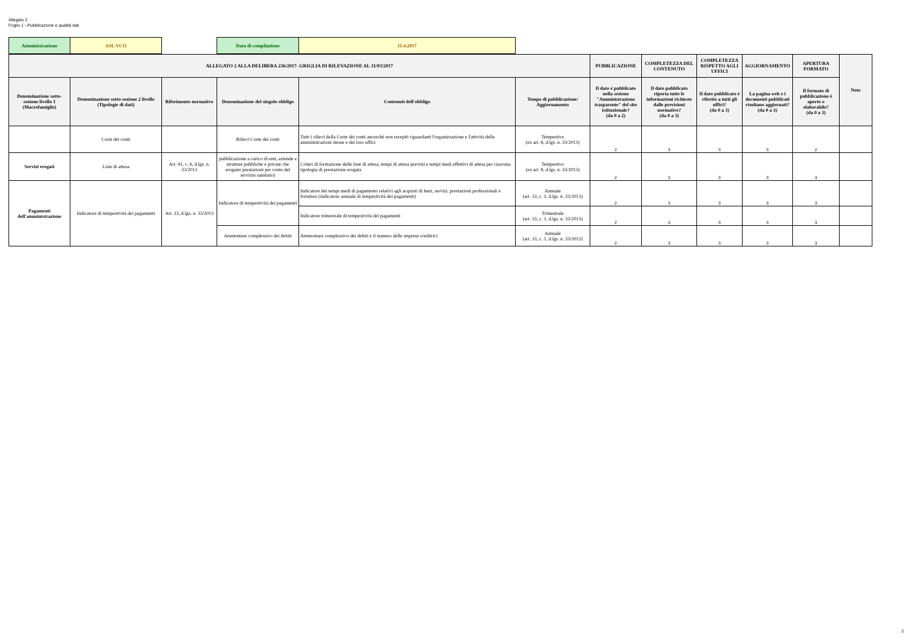Allegato 2
Foglio 1 - Pubblicazione e qualità dati
| Amministrazione | ASL VCO | | Data di compilazione | 11.4.2017 |
| ALLEGATO 2 ALLA DELIBERA 236/2017- GRIGLIA DI RILEVAZIONE AL 31/03/2017 | | | | | | PUBBLICAZIONE | COMPLETEZZA DEL CONTENUTO | COMPLETEZZA RISPETTO AGLI UFFICI | AGGIORNAMENTO | APERTURA FORMATO | Note |
| --- | --- | --- | --- | --- | --- | --- | --- | --- | --- | --- | --- |
| Denominazione sotto-sezione livello 1 (Macrofamiglie) | Denominazione sotto-sezione 2 livello (Tipologie di dati) | Riferimento normativo | Denominazione del singolo obbligo | Contenuti dell'obbligo | Tempo di pubblicazione/ Aggiornamento | Il dato è pubblicato nella sezione "Amministrazione trasparente" del sito istituzionale? (da 0 a 2) | Il dato pubblicato riporta tutte le informazioni richieste dalle previsioni normative? (da 0 a 3) | Il dato pubblicato è riferito a tutti gli uffici? (da 0 a 3) | La pagina web e i documenti pubblicati risultano aggiornati? (da 0 a 3) | Il formato di pubblicazione è aperto o elaborabile? (da 0 a 3) | |
| | Corte dei conti | | Rilievi Corte dei conti | Tutti i rilievi della Corte dei conti ancorchè non recepiti riguardanti l'organizzazione e l'attività delle amministrazioni stesse e dei loro uffici | Tempestivo (ex art. 8, d.lgs. n. 33/2013) | 2 | 3 | 3 | 3 | 2 | |
| Servizi erogati | Liste di attesa | Art. 41, c. 6, d.lgs. n. 33/2013 | pubblicazione a carico di enti, aziende e strutture pubbliche e private che erogano prestazioni per conto del servizio sanitario) | Criteri di formazione delle liste di attesa, tempi di attesa previsti e tempi medi effettivi di attesa per ciascuna tipologia di prestazione erogata | Tempestivo (ex art. 8, d.lgs. n. 33/2013) | 2 | 3 | 3 | 3 | 3 | |
| Pagamenti dell'amministrazione | Indicatore di tempestività dei pagamenti | Art. 33, d.lgs. n. 33/2013 | Indicatore di tempestività dei pagamenti | Indicatore dei tempi medi di pagamento relativi agli acquisti di beni, servizi, prestazioni professionali e forniture (indicatore annuale di tempestività dei pagamenti) | Annuale (art. 33, c. 1, d.lgs. n. 33/2013) | 2 | 3 | 3 | 3 | 3 | |
| | | | | Indicatore trimestrale di tempestività dei pagamenti | Trimestrale (art. 33, c. 1, d.lgs. n. 33/2013) | 2 | 3 | 3 | 3 | 3 | |
| | | | Ammontare complessivo dei debiti | Ammontare complessivo dei debiti e il numero delle imprese creditrici | Annuale (art. 33, c. 1, d.lgs. n. 33/2013) | 2 | 3 | 3 | 3 | 3 | |
2